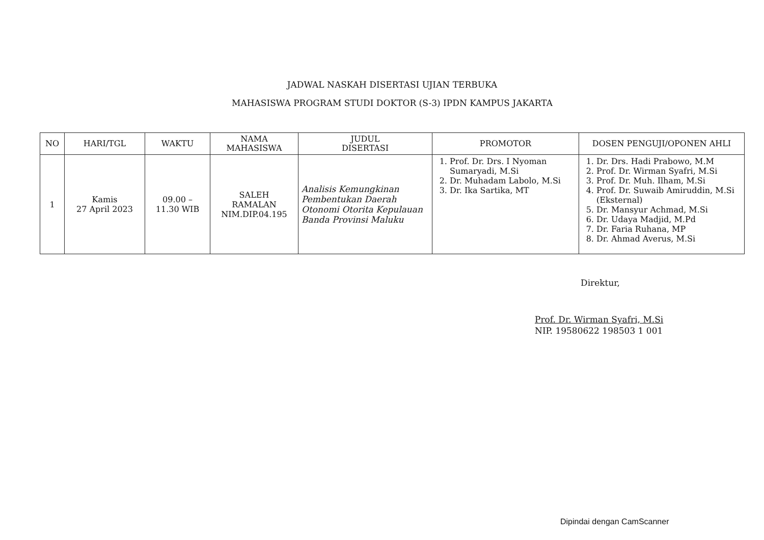JADWAL NASKAH DISERTASI UJIAN TERBUKA
MAHASISWA PROGRAM STUDI DOKTOR (S-3) IPDN KAMPUS JAKARTA
| NO | HARI/TGL | WAKTU | NAMA MAHASISWA | JUDUL DISERTASI | PROMOTOR | DOSEN PENGUJI/OPONEN AHLI |
| --- | --- | --- | --- | --- | --- | --- |
| 1 | Kamis 27 April 2023 | 09.00 – 11.30 WIB | SALEH RAMALAN NIM.DIP.04.195 | Analisis Kemungkinan Pembentukan Daerah Otonomi Otorita Kepulauan Banda Provinsi Maluku | 1. Prof. Dr. Drs. I Nyoman Sumaryadi, M.Si 2. Dr. Muhadam Labolo, M.Si 3. Dr. Ika Sartika, MT | 1. Dr. Drs. Hadi Prabowo, M.M 2. Prof. Dr. Wirman Syafri, M.Si 3. Prof. Dr. Muh. Ilham, M.Si 4. Prof. Dr. Suwaib Amiruddin, M.Si (Eksternal) 5. Dr. Mansyur Achmad, M.Si 6. Dr. Udaya Madjid, M.Pd 7. Dr. Faria Ruhana, MP 8. Dr. Ahmad Averus, M.Si |
Direktur,
Prof. Dr. Wirman Syafri, M.Si
NIP. 19580622 198503 1 001
Dipindai dengan CamScanner